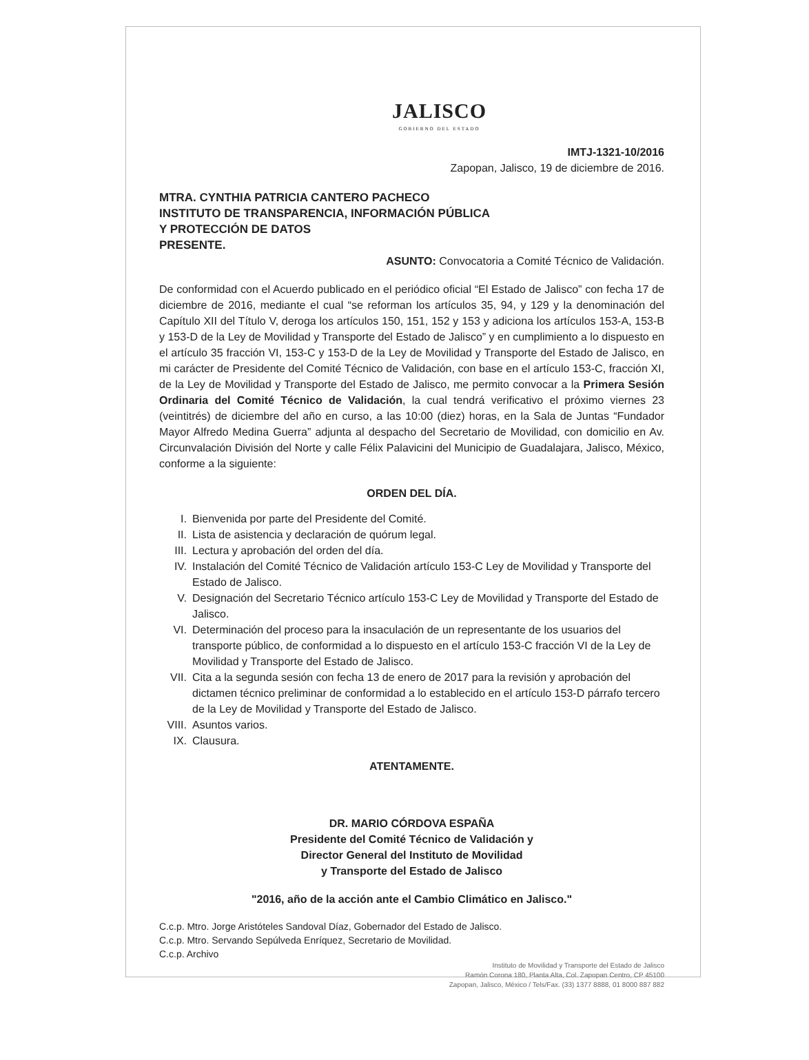JALISCO
GOBIERNO DEL ESTADO
IMTJ-1321-10/2016
Zapopan, Jalisco, 19 de diciembre de 2016.
MTRA. CYNTHIA PATRICIA CANTERO PACHECO
INSTITUTO DE TRANSPARENCIA, INFORMACIÓN PÚBLICA
Y PROTECCIÓN DE DATOS
PRESENTE.
ASUNTO: Convocatoria a Comité Técnico de Validación.
De conformidad con el Acuerdo publicado en el periódico oficial “El Estado de Jalisco” con fecha 17 de diciembre de 2016, mediante el cual “se reforman los artículos 35, 94, y 129 y la denominación del Capítulo XII del Título V, deroga los artículos 150, 151, 152 y 153 y adiciona los artículos 153-A, 153-B y 153-D de la Ley de Movilidad y Transporte del Estado de Jalisco” y en cumplimiento a lo dispuesto en el artículo 35 fracción VI, 153-C y 153-D de la Ley de Movilidad y Transporte del Estado de Jalisco, en mi carácter de Presidente del Comité Técnico de Validación, con base en el artículo 153-C, fracción XI, de la Ley de Movilidad y Transporte del Estado de Jalisco, me permito convocar a la Primera Sesión Ordinaria del Comité Técnico de Validación, la cual tendrá verificativo el próximo viernes 23 (veintitrés) de diciembre del año en curso, a las 10:00 (diez) horas, en la Sala de Juntas “Fundador Mayor Alfredo Medina Guerra” adjunta al despacho del Secretario de Movilidad, con domicilio en Av. Circunvalación División del Norte y calle Félix Palavicini del Municipio de Guadalajara, Jalisco, México, conforme a la siguiente:
ORDEN DEL DÍA.
I. Bienvenida por parte del Presidente del Comité.
II. Lista de asistencia y declaración de quórum legal.
III. Lectura y aprobación del orden del día.
IV. Instalación del Comité Técnico de Validación artículo 153-C Ley de Movilidad y Transporte del Estado de Jalisco.
V. Designación del Secretario Técnico artículo 153-C Ley de Movilidad y Transporte del Estado de Jalisco.
VI. Determinación del proceso para la insaculación de un representante de los usuarios del transporte público, de conformidad a lo dispuesto en el artículo 153-C fracción VI de la Ley de Movilidad y Transporte del Estado de Jalisco.
VII. Cita a la segunda sesión con fecha 13 de enero de 2017 para la revisión y aprobación del dictamen técnico preliminar de conformidad a lo establecido en el artículo 153-D párrafo tercero de la Ley de Movilidad y Transporte del Estado de Jalisco.
VIII. Asuntos varios.
IX. Clausura.
ATENTAMENTE.
DR. MARIO CÓRDOVA ESPAÑA
Presidente del Comité Técnico de Validación y
Director General del Instituto de Movilidad
y Transporte del Estado de Jalisco
"2016, año de la acción ante el Cambio Climático en Jalisco."
C.c.p. Mtro. Jorge Aristóteles Sandoval Díaz, Gobernador del Estado de Jalisco.
C.c.p. Mtro. Servando Sepúlveda Enríquez, Secretario de Movilidad.
C.c.p. Archivo
Instituto de Movilidad y Transporte del Estado de Jalisco
Ramón Corona 180, Planta Alta, Col. Zapopan Centro, CP 45100
Zapopan, Jalisco, México / Tels/Fax. (33) 1377 8888, 01 8000 887 882